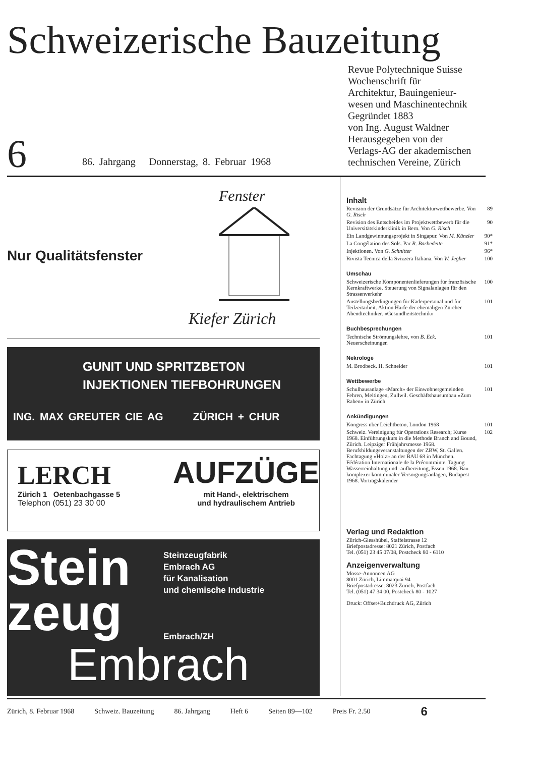Schweizerische Bauzeitung
6 86. Jahrgang Donnerstag, 8. Februar 1968
Revue Polytechnique Suisse
Wochenschrift für
Architektur, Bauingenieur-
wesen und Maschinentechnik
Gegründet 1883
von Ing. August Waldner
Herausgegeben von der
Verlags-AG der akademischen
technischen Vereine, Zürich
Fenster
Nur Qualitätsfenster
Kiefer Zürich
GUNIT UND SPRITZBETON
INJEKTIONEN TIEFBOHRUNGEN
ING. MAX GREUTER CIE AG ZÜRICH + CHUR
LERCH
Zürich 1 Oetenbachgasse 5
Telephon (051) 23 30 00
AUFZÜGE
mit Hand-, elektrischem
und hydraulischem Antrieb
Stein
zeug
Steinzeugfabrik
Embrach AG
für Kanalisation
und chemische Industrie
Embrach/ZH
Embrach
Inhalt
Revision der Grundsätze für Architekturwettbewerbe. Von G. Risch 89
Revision des Entscheides im Projektwettbewerb für die Universitätskinderklinik in Bern. Von G. Risch 90
Ein Landgewinnungsprojekt in Singapur. Von M. Künzler 90*
La Congélation des Sols. Par R. Barbedette 91*
Injektionen. Von G. Schnitter 96*
Rivista Tecnica della Svizzera Italiana. Von W. Jegher 100
Umschau
Schweizerische Komponentenlieferungen für französische Kernkraftwerke. Steuerung von Signalanlagen für den Strassenverkehr 100
Anstellungsbedingungen für Kaderpersonal und für Teilzeitarbeit. Aktion Harfe der ehemaligen Zürcher Abendtechniker. «Gesundheitstechnik» 101
Buchbesprechungen
Technische Strömungslehre, von B. Eck. Neuerscheinungen 101
Nekrologe
M. Brodbeck. H. Schneider 101
Wettbewerbe
Schulhausanlage «March» der Einwohnergemeinden Fehren, Meltingen, Zullwil. Geschäftshausumbau «Zum Raben» in Zürich 101
Ankündigungen
Kongress über Leichtbeton, London 1968 101
Schweiz. Vereinigung für Operations Research; Kurse 1968. Einführungskurs in die Methode Branch and Bound, Zürich. Leipziger Frühjahrsmesse 1968. Berufsbildungsveranstaltungen der ZBW, St. Gallen. Fachtagung «Holz» an der BAU 68 in München. Fédération Internationale de la Précontrainte. Tagung Wasserreinhaltung und -aufbereitung, Essen 1968. Bau komplexer kommunaler Versorgungsanlagen, Budapest 1968. Vortragskalender 102
Verlag und Redaktion
Zürich-Giesshübel, Staffelstrasse 12
Briefpostadresse: 8021 Zürich, Postfach
Tel. (051) 23 45 07/08, Postcheck 80 - 6110
Anzeigenverwaltung
Mosse-Annoncen AG
8001 Zürich, Limmatquai 94
Briefpostadresse: 8023 Zürich, Postfach
Tel. (051) 47 34 00, Postcheck 80 - 1027
Druck: Offset+Buchdruck AG, Zürich
Zürich, 8. Februar 1968 Schweiz. Bauzeitung 86. Jahrgang Heft 6 Seiten 89—102 Preis Fr. 2.50 6